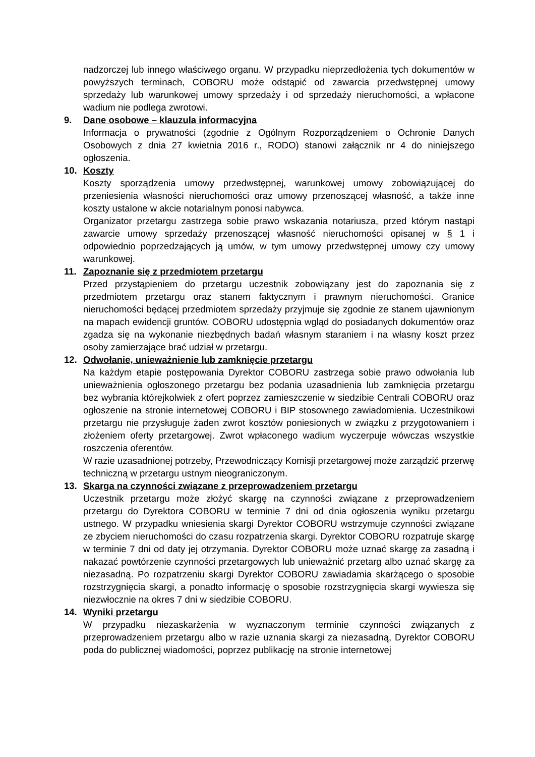nadzorczej lub innego właściwego organu. W przypadku nieprzedłożenia tych dokumentów w powyższych terminach, COBORU może odstąpić od zawarcia przedwstępnej umowy sprzedaży lub warunkowej umowy sprzedaży i od sprzedaży nieruchomości, a wpłacone wadium nie podlega zwrotowi.
9. Dane osobowe – klauzula informacyjna
Informacja o prywatności (zgodnie z Ogólnym Rozporządzeniem o Ochronie Danych Osobowych z dnia 27 kwietnia 2016 r., RODO) stanowi załącznik nr 4 do niniejszego ogłoszenia.
10. Koszty
Koszty sporządzenia umowy przedwstępnej, warunkowej umowy zobowiązującej do przeniesienia własności nieruchomości oraz umowy przenoszącej własność, a także inne koszty ustalone w akcie notarialnym ponosi nabywca.
Organizator przetargu zastrzega sobie prawo wskazania notariusza, przed którym nastąpi zawarcie umowy sprzedaży przenoszącej własność nieruchomości opisanej w § 1 i odpowiednio poprzedzających ją umów, w tym umowy przedwstępnej umowy czy umowy warunkowej.
11. Zapoznanie się z przedmiotem przetargu
Przed przystąpieniem do przetargu uczestnik zobowiązany jest do zapoznania się z przedmiotem przetargu oraz stanem faktycznym i prawnym nieruchomości. Granice nieruchomości będącej przedmiotem sprzedaży przyjmuje się zgodnie ze stanem ujawnionym na mapach ewidencji gruntów. COBORU udostępnia wgląd do posiadanych dokumentów oraz zgadza się na wykonanie niezbędnych badań własnym staraniem i na własny koszt przez osoby zamierzające brać udział w przetargu.
12. Odwołanie, unieważnienie lub zamknięcie przetargu
Na każdym etapie postępowania Dyrektor COBORU zastrzega sobie prawo odwołania lub unieważnienia ogłoszonego przetargu bez podania uzasadnienia lub zamknięcia przetargu bez wybrania którejkolwiek z ofert poprzez zamieszczenie w siedzibie Centrali COBORU oraz ogłoszenie na stronie internetowej COBORU i BIP stosownego zawiadomienia. Uczestnikowi przetargu nie przysługuje żaden zwrot kosztów poniesionych w związku z przygotowaniem i złożeniem oferty przetargowej. Zwrot wpłaconego wadium wyczerpuje wówczas wszystkie roszczenia oferentów.
W razie uzasadnionej potrzeby, Przewodniczący Komisji przetargowej może zarządzić przerwę techniczną w przetargu ustnym nieograniczonym.
13. Skarga na czynności związane z przeprowadzeniem przetargu
Uczestnik przetargu może złożyć skargę na czynności związane z przeprowadzeniem przetargu do Dyrektora COBORU w terminie 7 dni od dnia ogłoszenia wyniku przetargu ustnego. W przypadku wniesienia skargi Dyrektor COBORU wstrzymuje czynności związane ze zbyciem nieruchomości do czasu rozpatrzenia skargi. Dyrektor COBORU rozpatruje skargę w terminie 7 dni od daty jej otrzymania. Dyrektor COBORU może uznać skargę za zasadną i nakazać powtórzenie czynności przetargowych lub unieważnić przetarg albo uznać skargę za niezasadną. Po rozpatrzeniu skargi Dyrektor COBORU zawiadamia skarżącego o sposobie rozstrzygnięcia skargi, a ponadto informację o sposobie rozstrzygnięcia skargi wywiesza się niezwłocznie na okres 7 dni w siedzibie COBORU.
14. Wyniki przetargu
W przypadku niezaskarżenia w wyznaczonym terminie czynności związanych z przeprowadzeniem przetargu albo w razie uznania skargi za niezasadną, Dyrektor COBORU poda do publicznej wiadomości, poprzez publikację na stronie internetowej